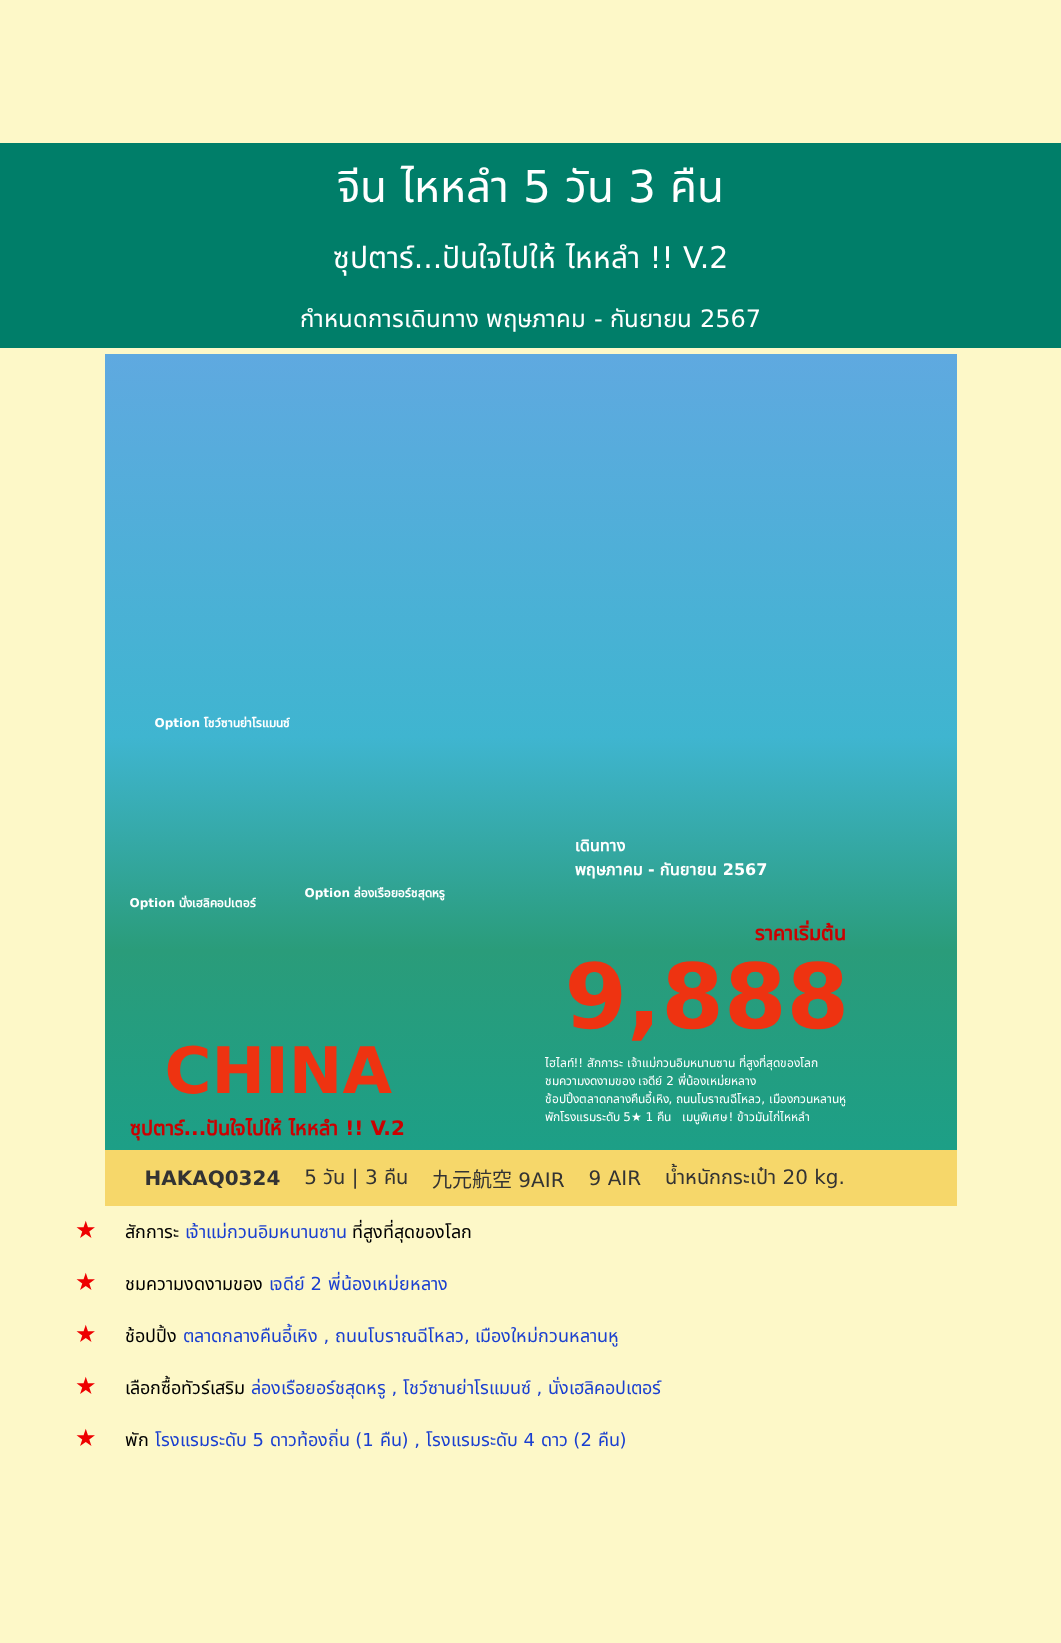จีน ไหหลำ 5 วัน 3 คืน
ซุปตาร์...ปันใจไปให้ ไหหลำ !! V.2
กำหนดการเดินทาง พฤษภาคม - กันยายน 2567
Option โชว์ซานย่าโรแมนซ์
Option นั่งเฮลิคอปเตอร์
Option ล่องเรือยอร์ชสุดหรู
เดินทาง
พฤษภาคม - กันยายน 2567
ราคาเริ่มต้น
9,888
CHINA
ซุปตาร์...ปันใจไปให้ ไหหลำ !! V.2
ไฮไลท์!! สักการะ เจ้าแม่กวนอิมหนานซาน ที่สูงที่สุดของโลก
ชมความงดงามของ เจดีย์ 2 พี่น้องเหม่ยหลาง
ช้อปปิ้งตลาดกลางคืนอี้เหิง, ถนนโบราณฉีโหลว, เมืองกวนหลานหู
พักโรงแรมระดับ 5★ 1 คืน เมนูพิเศษ! ข้าวมันไก่ไหหลำ
HAKAQ0324 5 วัน | 3 คืน 九元航空 9AIR 9 AIR น้ำหนักกระเป๋า 20 kg.
★ สักการะ เจ้าแม่กวนอิมหนานซาน ที่สูงที่สุดของโลก
★ ชมความงดงามของ เจดีย์ 2 พี่น้องเหม่ยหลาง
★ ช้อปปิ้ง ตลาดกลางคืนอี้เหิง , ถนนโบราณฉีโหลว, เมืองใหม่กวนหลานหู
★ เลือกซื้อทัวร์เสริม ล่องเรือยอร์ชสุดหรู , โชว์ซานย่าโรแมนซ์ , นั่งเฮลิคอปเตอร์
★ พัก โรงแรมระดับ 5 ดาวท้องถิ่น (1 คืน) , โรงแรมระดับ 4 ดาว (2 คืน)